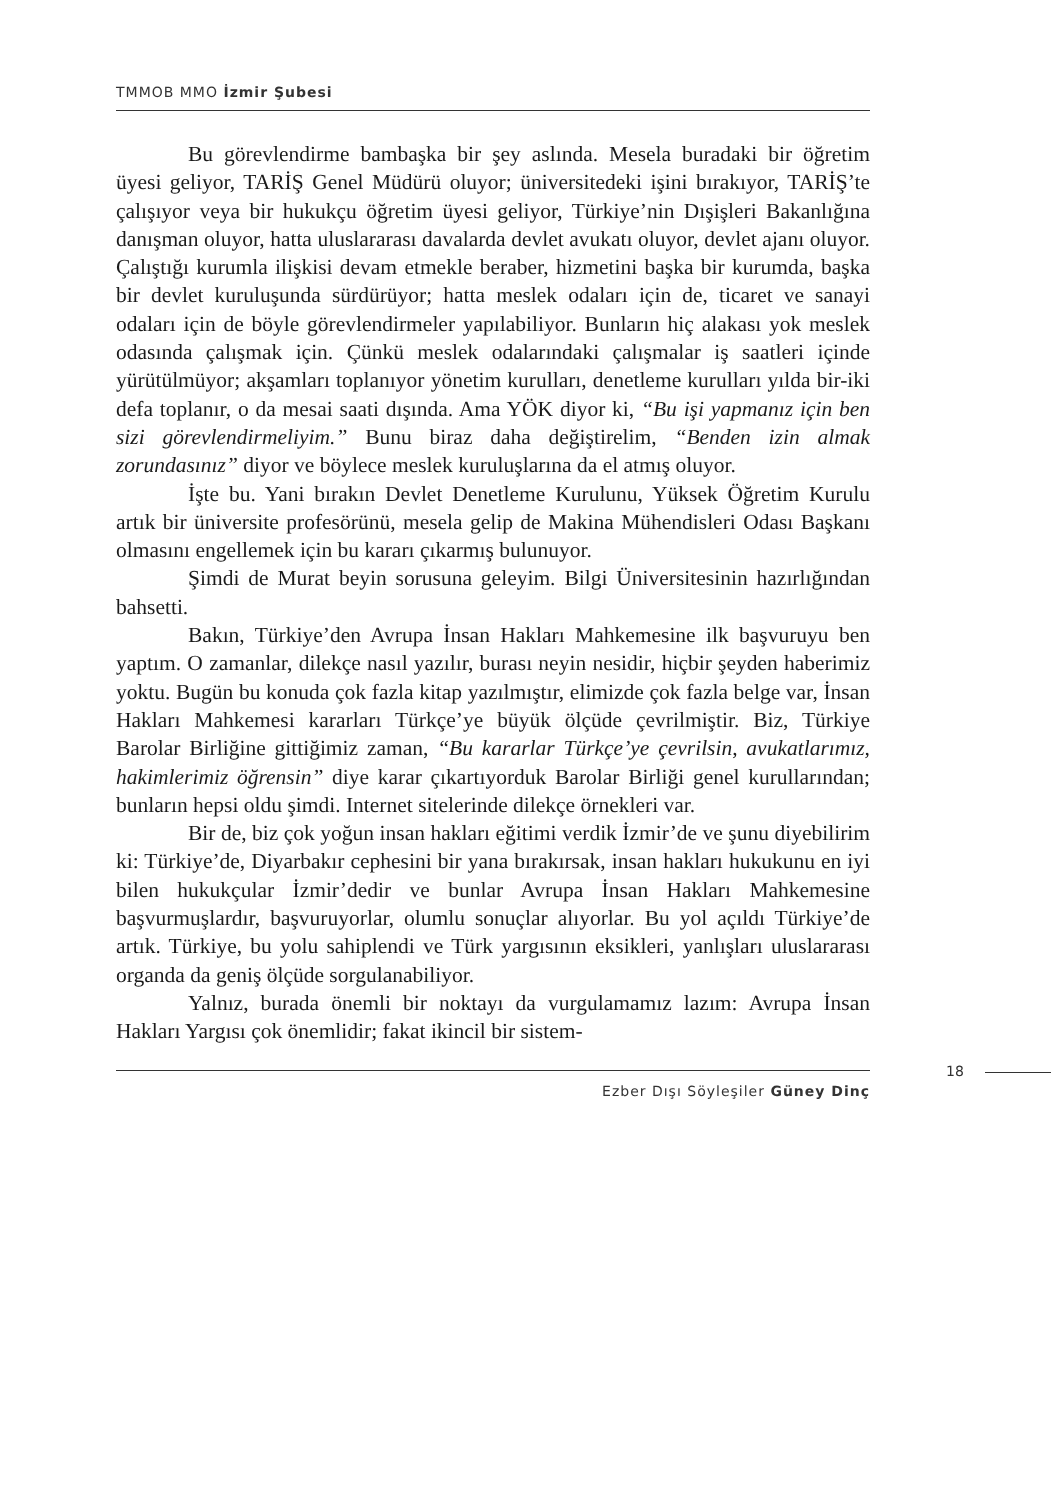TMMOB MMO İzmir Şubesi
Bu görevlendirme bambaşka bir şey aslında. Mesela buradaki bir öğretim üyesi geliyor, TARİŞ Genel Müdürü oluyor; üniversitedeki işini bırakıyor, TARİŞ’te çalışıyor veya bir hukukçu öğretim üyesi geliyor, Türkiye’nin Dışişleri Bakanlığına danışman oluyor, hatta uluslararası davalarda devlet avukatı oluyor, devlet ajanı oluyor. Çalıştığı kurumla ilişkisi devam etmekle beraber, hizmetini başka bir kurumda, başka bir devlet kuruluşunda sürdürüyor; hatta meslek odaları için de, ticaret ve sanayi odaları için de böyle görevlendirmeler yapılabiliyor. Bunların hiç alakası yok meslek odasında çalışmak için. Çünkü meslek odalarındaki çalışmalar iş saatleri içinde yürütülmüyor; akşamları toplanıyor yönetim kurulları, denetleme kurulları yılda bir-iki defa toplanır, o da mesai saati dışında. Ama YÖK diyor ki, “Bu işi yapmanız için ben sizi görevlendirmeliyim.” Bunu biraz daha değiştirelim, “Benden izin almak zorundasınız” diyor ve böylece meslek kuruluşlarına da el atmış oluyor.
İşte bu. Yani bırakın Devlet Denetleme Kurulunu, Yüksek Öğretim Kurulu artık bir üniversite profesörünü, mesela gelip de Makina Mühendisleri Odası Başkanı olmasını engellemek için bu kararı çıkarmış bulunuyor.
Şimdi de Murat beyin sorusuna geleyim. Bilgi Üniversitesinin hazırlığından bahsetti.
Bakın, Türkiye’den Avrupa İnsan Hakları Mahkemesine ilk başvuruyu ben yaptım. O zamanlar, dilekçe nasıl yazılır, burası neyin nesidir, hiçbir şeyden haberimiz yoktu. Bugün bu konuda çok fazla kitap yazılmıştır, elimizde çok fazla belge var, İnsan Hakları Mahkemesi kararları Türkçe’ye büyük ölçüde çevrilmiştir. Biz, Türkiye Barolar Birliğine gittiğimiz zaman, “Bu kararlar Türkçe’ye çevrilsin, avukatlarımız, hakimlerimiz öğrensin” diye karar çıkartıyorduk Barolar Birliği genel kurullarından; bunların hepsi oldu şimdi. Internet sitelerinde dilekçe örnekleri var.
Bir de, biz çok yoğun insan hakları eğitimi verdik İzmir’de ve şunu diyebilirim ki: Türkiye’de, Diyarbakır cephesini bir yana bırakırsak, insan hakları hukukunu en iyi bilen hukukçular İzmir’dedir ve bunlar Avrupa İnsan Hakları Mahkemesine başvurmuşlardır, başvuruyorlar, olumlu sonuçlar alıyorlar. Bu yol açıldı Türkiye’de artık. Türkiye, bu yolu sahiplendi ve Türk yargısının eksikleri, yanlışları uluslararası organda da geniş ölçüde sorgulanabiliyor.
Yalnız, burada önemli bir noktayı da vurgulamamız lazım: Avrupa İnsan Hakları Yargısı çok önemlidir; fakat ikincil bir sistem-
18
Ezber Dışı Söyleşiler Güney Dinç